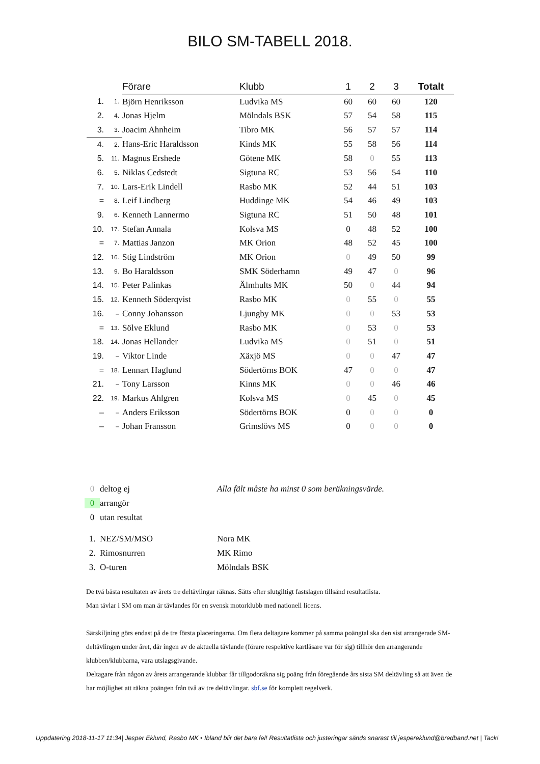BILO SM-TABELL 2018.
| | | Förare | Klubb | 1 | 2 | 3 | Totalt |
| --- | --- | --- | --- | --- | --- | --- | --- |
| 1. | 1. | Björn Henriksson | Ludvika MS | 60 | 60 | 60 | 120 |
| 2. | 4. | Jonas Hjelm | Mölndals BSK | 57 | 54 | 58 | 115 |
| 3. | 3. | Joacim Ahnheim | Tibro MK | 56 | 57 | 57 | 114 |
| 4. | 2. | Hans-Eric Haraldsson | Kinds MK | 55 | 58 | 56 | 114 |
| 5. | 11. | Magnus Ershede | Götene MK | 58 | 0 | 55 | 113 |
| 6. | 5. | Niklas Cedstedt | Sigtuna RC | 53 | 56 | 54 | 110 |
| 7. | 10. | Lars-Erik Lindell | Rasbo MK | 52 | 44 | 51 | 103 |
| = | 8. | Leif Lindberg | Huddinge MK | 54 | 46 | 49 | 103 |
| 9. | 6. | Kenneth Lannermo | Sigtuna RC | 51 | 50 | 48 | 101 |
| 10. | 17. | Stefan Annala | Kolsva MS | 0 | 48 | 52 | 100 |
| = | 7. | Mattias Janzon | MK Orion | 48 | 52 | 45 | 100 |
| 12. | 16. | Stig Lindström | MK Orion | 0 | 49 | 50 | 99 |
| 13. | 9. | Bo Haraldsson | SMK Söderhamn | 49 | 47 | 0 | 96 |
| 14. | 15. | Peter Palinkas | Älmhults MK | 50 | 0 | 44 | 94 |
| 15. | 12. | Kenneth Söderqvist | Rasbo MK | 0 | 55 | 0 | 55 |
| 16. | – | Conny Johansson | Ljungby MK | 0 | 0 | 53 | 53 |
| = | 13. | Sölve Eklund | Rasbo MK | 0 | 53 | 0 | 53 |
| 18. | 14. | Jonas Hellander | Ludvika MS | 0 | 51 | 0 | 51 |
| 19. | – | Viktor Linde | Xäxjö MS | 0 | 0 | 47 | 47 |
| = | 18. | Lennart Haglund | Södertörns BOK | 47 | 0 | 0 | 47 |
| 21. | – | Tony Larsson | Kinns MK | 0 | 0 | 46 | 46 |
| 22. | 19. | Markus Ahlgren | Kolsva MS | 0 | 45 | 0 | 45 |
| – | – | Anders Eriksson | Södertörns BOK | 0 | 0 | 0 | 0 |
| – | – | Johan Fransson | Grimslövs MS | 0 | 0 | 0 | 0 |
0 deltog ej Alla fält måste ha minst 0 som beräkningsvärde.
0 arrangör
0 utan resultat
1. NEZ/SM/MSO Nora MK
2. Rimosnurren MK Rimo
3. O-turen Mölndals BSK
De två bästa resultaten av årets tre deltävlingar räknas. Sätts efter slutgiltigt fastslagen tillsänd resultatlista.
Man tävlar i SM om man är tävlandes för en svensk motorklubb med nationell licens.
Särskiljning görs endast på de tre första placeringarna. Om flera deltagare kommer på samma poängtal ska den sist arrangerade SM-deltävlingen under året, där ingen av de aktuella tävlande (förare respektive kartläsare var för sig) tillhör den arrangerande klubben/klubbarna, vara utslagsgivande.
Deltagare från någon av årets arrangerande klubbar får tillgodoräkna sig poäng från föregående års sista SM deltävling så att även de har möjlighet att räkna poängen från två av tre deltävlingar. sbf.se för komplett regelverk.
Uppdatering 2018-11-17 11:34| Jesper Eklund, Rasbo MK • Ibland blir det bara fel! Resultatlista och justeringar sänds snarast till jespereklund@bredband.net | Tack!